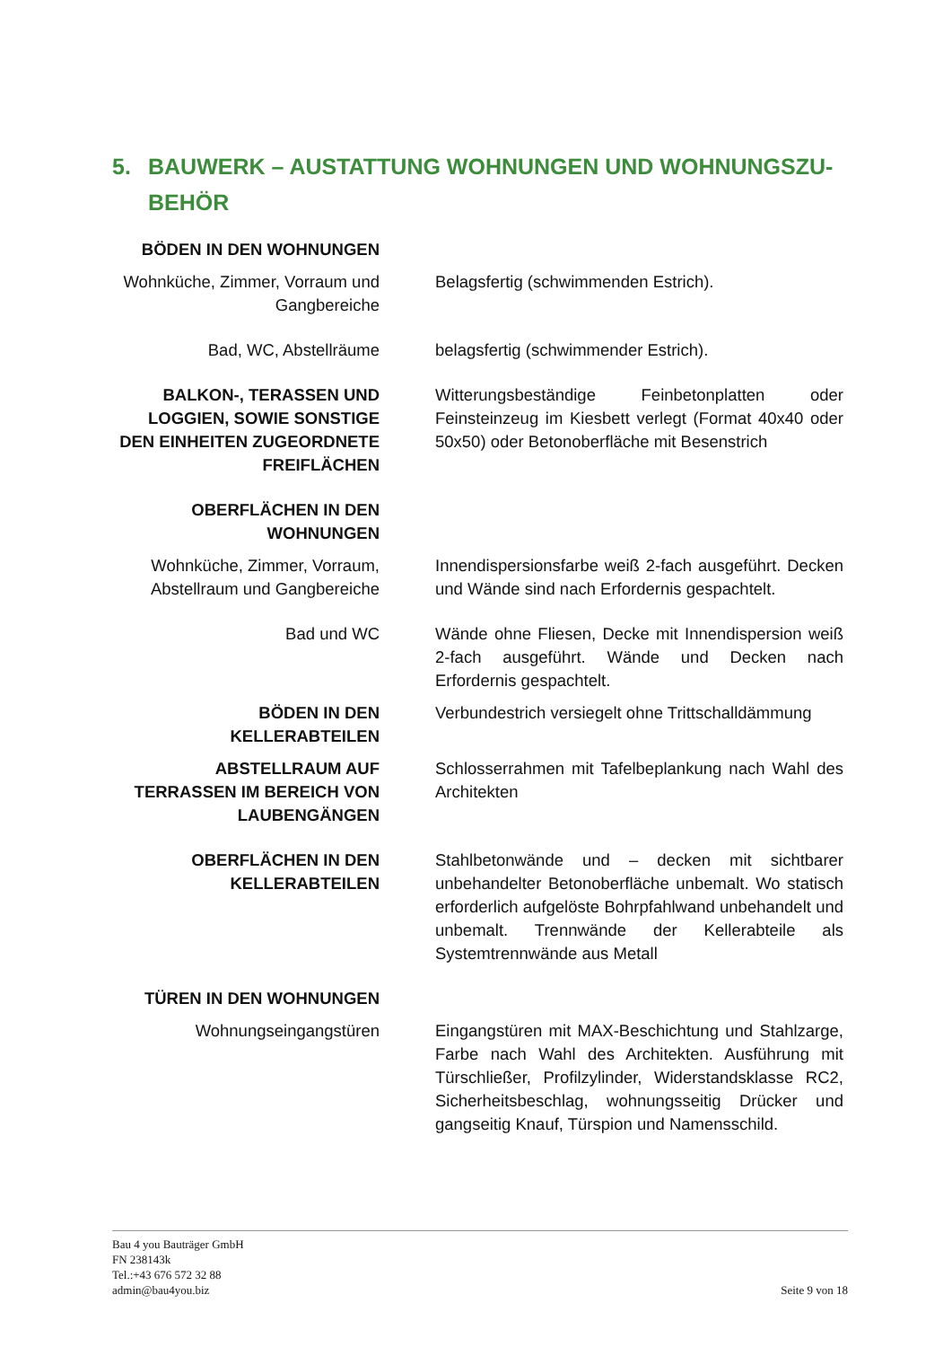5. BAUWERK – AUSTATTUNG WOHNUNGEN UND WOHNUNGSZU-
BEHÖR
| BÖDEN IN DEN WOHNUNGEN | |
| Wohnküche, Zimmer, Vorraum und Gangbereiche | Belagsfertig (schwimmenden Estrich). |
| Bad, WC, Abstellräume | belagsfertig (schwimmender Estrich). |
| BALKON-, TERASSEN UND LOGGIEN, SOWIE SONSTIGE DEN EINHEITEN ZUGEORDNETE FREIFLÄCHEN | Witterungsbeständige Feinbetonplatten oder Feinsteinzeug im Kiesbett verlegt (Format 40x40 oder 50x50) oder Betonoberfläche mit Besenstrich |
| OBERFLÄCHEN IN DEN WOHNUNGEN | |
| Wohnküche, Zimmer, Vorraum, Abstellraum und Gangbereiche | Innendispersionsfarbe weiß 2-fach ausgeführt. Decken und Wände sind nach Erfordernis gespachtelt. |
| Bad und WC | Wände ohne Fliesen, Decke mit Innendispersion weiß 2-fach ausgeführt. Wände und Decken nach Erfordernis gespachtelt. |
| BÖDEN IN DEN KELLERABTEILEN | Verbundestrich versiegelt ohne Trittschalldämmung |
| ABSTELLRAUM AUF TERRASSEN IM BEREICH VON LAUBENGÄNGEN | Schlosserrahmen mit Tafelbeplankung nach Wahl des Architekten |
| OBERFLÄCHEN IN DEN KELLERABTEILEN | Stahlbetonwände und – decken mit sichtbarer unbehandelter Betonoberfläche unbemalt. Wo statisch erforderlich aufgelöste Bohrpfahlwand unbehandelt und unbemalt. Trennwände der Kellerabteile als Systemtrennwände aus Metall |
| TÜREN IN DEN WOHNUNGEN | |
| Wohnungseingangstüren | Eingangstüren mit MAX-Beschichtung und Stahlzarge, Farbe nach Wahl des Architekten. Ausführung mit Türschließer, Profilzylinder, Widerstandsklasse RC2, Sicherheitsbeschlag, wohnungsseitig Drücker und gangseitig Knauf, Türspion und Namensschild. |
Bau 4 you Bauträger GmbH
FN 238143k
Tel.:+43 676 572 32 88
admin@bau4you.biz
Seite 9 von 18